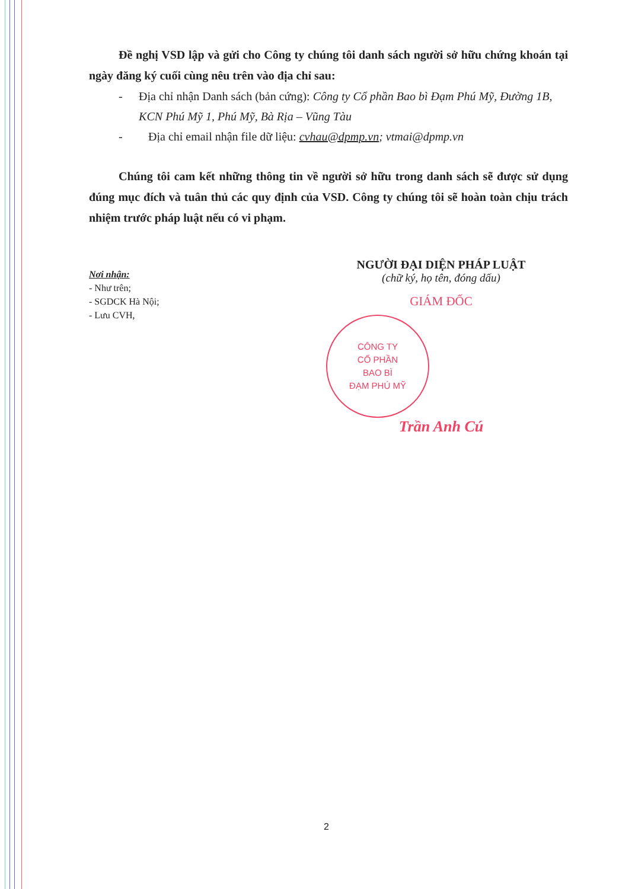Đề nghị VSD lập và gửi cho Công ty chúng tôi danh sách người sở hữu chứng khoán tại ngày đăng ký cuối cùng nêu trên vào địa chỉ sau:
- Địa chỉ nhận Danh sách (bản cứng): Công ty Cổ phần Bao bì Đạm Phú Mỹ, Đường 1B, KCN Phú Mỹ 1, Phú Mỹ, Bà Rịa – Vũng Tàu
- Địa chỉ email nhận file dữ liệu: cvhau@dpmp.vn; vtmai@dpmp.vn
Chúng tôi cam kết những thông tin về người sở hữu trong danh sách sẽ được sử dụng đúng mục đích và tuân thủ các quy định của VSD. Công ty chúng tôi sẽ hoàn toàn chịu trách nhiệm trước pháp luật nếu có vi phạm.
Nơi nhận:
- Như trên;
- SGDCK Hà Nội;
- Lưu CVH,
NGƯỜI ĐẠI DIỆN PHÁP LUẬT
(chữ ký, họ tên, đóng dấu)
GIÁM ĐỐC
CÔNG TY
CỔ PHẦN
BAO BÌ
ĐẠM PHÚ MỸ
Trần Anh Cú
2